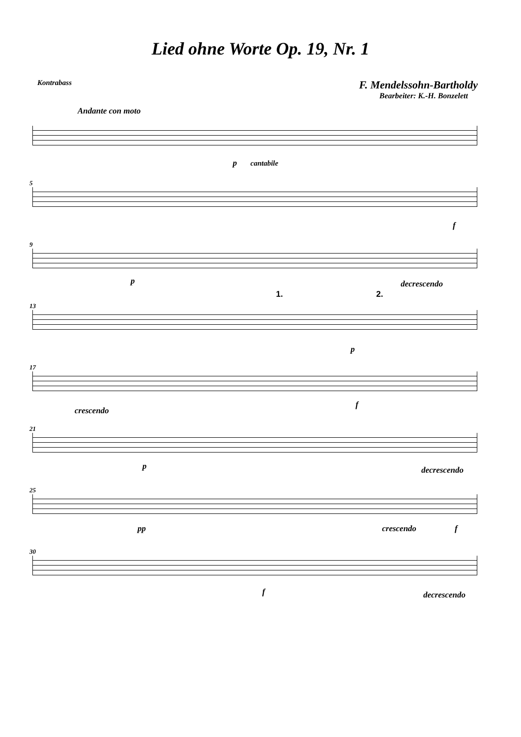Lied ohne Worte Op. 19, Nr. 1
Kontrabass
F. Mendelssohn-Bartholdy
Bearbeiter: K.-H. Bonzelett
Andante con moto
p cantabile
5
f
9
p decrescendo
13
1. 2.
p
17
crescendo
f
21
p decrescendo
25
pp crescendo f
30
f decrescendo